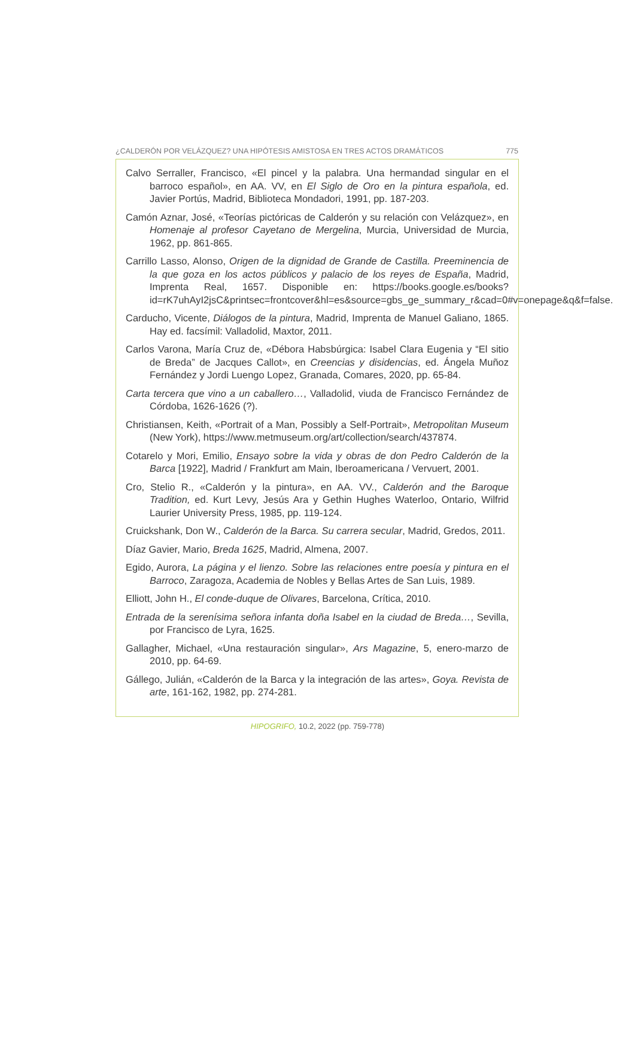¿CALDERÓN POR VELÁZQUEZ? UNA HIPÓTESIS AMISTOSA EN TRES ACTOS DRAMÁTICOS 775
Calvo Serraller, Francisco, «El pincel y la palabra. Una hermandad singular en el barroco español», en AA. VV, en El Siglo de Oro en la pintura española, ed. Javier Portús, Madrid, Biblioteca Mondadori, 1991, pp. 187-203.
Camón Aznar, José, «Teorías pictóricas de Calderón y su relación con Velázquez», en Homenaje al profesor Cayetano de Mergelina, Murcia, Universidad de Murcia, 1962, pp. 861-865.
Carrillo Lasso, Alonso, Origen de la dignidad de Grande de Castilla. Preeminencia de la que goza en los actos públicos y palacio de los reyes de España, Madrid, Imprenta Real, 1657. Disponible en: https://books.google.es/books?id=rK7uhAyI2jsC&printsec=frontcover&hl=es&source=gbs_ge_summary_r&cad=0#v=onepage&q&f=false.
Carducho, Vicente, Diálogos de la pintura, Madrid, Imprenta de Manuel Galiano, 1865. Hay ed. facsímil: Valladolid, Maxtor, 2011.
Carlos Varona, María Cruz de, «Débora Habsbúrgica: Isabel Clara Eugenia y “El sitio de Breda” de Jacques Callot», en Creencias y disidencias, ed. Ángela Muñoz Fernández y Jordi Luengo Lopez, Granada, Comares, 2020, pp. 65-84.
Carta tercera que vino a un caballero…, Valladolid, viuda de Francisco Fernández de Córdoba, 1626-1626 (?).
Christiansen, Keith, «Portrait of a Man, Possibly a Self-Portrait», Metropolitan Museum (New York), https://www.metmuseum.org/art/collection/search/437874.
Cotarelo y Mori, Emilio, Ensayo sobre la vida y obras de don Pedro Calderón de la Barca [1922], Madrid / Frankfurt am Main, Iberoamericana / Vervuert, 2001.
Cro, Stelio R., «Calderón y la pintura», en AA. VV., Calderón and the Baroque Tradition, ed. Kurt Levy, Jesús Ara y Gethin Hughes Waterloo, Ontario, Wilfrid Laurier University Press, 1985, pp. 119-124.
Cruickshank, Don W., Calderón de la Barca. Su carrera secular, Madrid, Gredos, 2011.
Díaz Gavier, Mario, Breda 1625, Madrid, Almena, 2007.
Egido, Aurora, La página y el lienzo. Sobre las relaciones entre poesía y pintura en el Barroco, Zaragoza, Academia de Nobles y Bellas Artes de San Luis, 1989.
Elliott, John H., El conde-duque de Olivares, Barcelona, Crítica, 2010.
Entrada de la serenísima señora infanta doña Isabel en la ciudad de Breda…, Sevilla, por Francisco de Lyra, 1625.
Gallagher, Michael, «Una restauración singular», Ars Magazine, 5, enero-marzo de 2010, pp. 64-69.
Gállego, Julián, «Calderón de la Barca y la integración de las artes», Goya. Revista de arte, 161-162, 1982, pp. 274-281.
HIPOGRIFO, 10.2, 2022 (pp. 759-778)